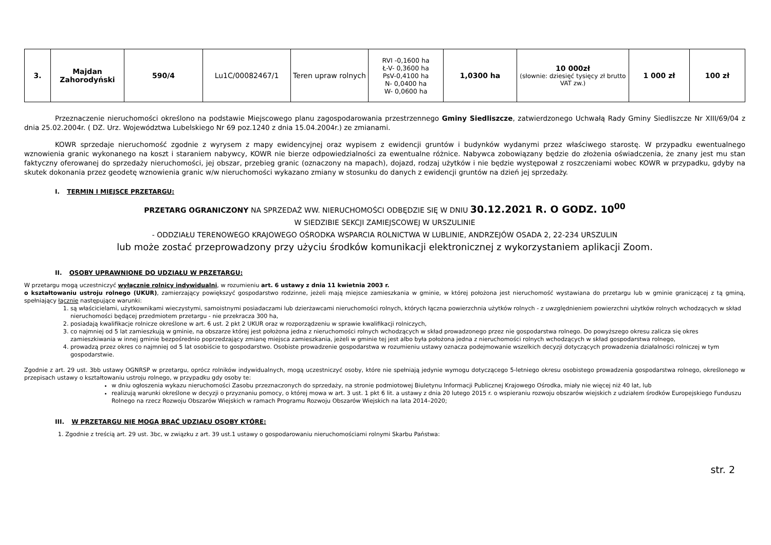| 3. | Majdan Zahorodyński | 590/4 | Lu1C/00082467/1 | Teren upraw rolnych | RVI -0,1600 ha Ł-V- 0,3600 ha PsV-0,4100 ha N- 0,0400 ha W- 0,0600 ha | 1,0300 ha | 10 000zł (słownie: dziesięć tysięcy zł brutto VAT zw.) | 1 000 zł | 100 zł |
Przeznaczenie nieruchomości określono na podstawie Miejscowego planu zagospodarowania przestrzennego Gminy Siedliszcze, zatwierdzonego Uchwałą Rady Gminy Siedliszcze Nr XIII/69/04 z dnia 25.02.2004r. ( DZ. Urz. Województwa Lubelskiego Nr 69 poz.1240 z dnia 15.04.2004r.) ze zmianami.
KOWR sprzedaje nieruchomość zgodnie z wyrysem z mapy ewidencyjnej oraz wypisem z ewidencji gruntów i budynków wydanymi przez właściwego starostę. W przypadku ewentualnego wznowienia granic wykonanego na koszt i staraniem nabywcy, KOWR nie bierze odpowiedzialności za ewentualne różnice. Nabywca zobowiązany będzie do złożenia oświadczenia, że znany jest mu stan faktyczny oferowanej do sprzedaży nieruchomości, jej obszar, przebieg granic (oznaczony na mapach), dojazd, rodzaj użytków i nie będzie występował z roszczeniami wobec KOWR w przypadku, gdyby na skutek dokonania przez geodetę wznowienia granic w/w nieruchomości wykazano zmiany w stosunku do danych z ewidencji gruntów na dzień jej sprzedaży.
I. TERMIN I MIEJSCE PRZETARGU:
PRZETARG OGRANICZONY NA SPRZEDAŻ WW. NIERUCHOMOŚCI ODBĘDZIE SIĘ W DNIU 30.12.2021 R. O GODZ. 10<sup>00</sup>
W SIEDZIBIE SEKCJI ZAMIEJSCOWEJ W URSZULINIE
- ODDZIAŁU TERENOWEGO KRAJOWEGO OŚRODKA WSPARCIA ROLNICTWA W LUBLINIE, ANDRZEJÓW OSADA 2, 22-234 URSZULIN
lub może zostać przeprowadzony przy użyciu środków komunikacji elektronicznej z wykorzystaniem aplikacji Zoom.
II. OSOBY UPRAWNIONE DO UDZIAŁU W PRZETARGU:
W przetargu mogą uczestniczyć wyłącznie rolnicy indywidualni, w rozumieniu art. 6 ustawy z dnia 11 kwietnia 2003 r.
o kształtowaniu ustroju rolnego (UKUR), zamierzający powiększyć gospodarstwo rodzinne, jeżeli mają miejsce zamieszkania w gminie, w której położona jest nieruchomość wystawiana do przetargu lub w gminie graniczącej z tą gminą, spełniający łącznie następujące warunki:
1. są właścicielami, użytkownikami wieczystymi, samoistnymi posiadaczami lub dzierżawcami nieruchomości rolnych, których łączna powierzchnia użytków rolnych - z uwzględnieniem powierzchni użytków rolnych wchodzących w skład nieruchomości będącej przedmiotem przetargu - nie przekracza 300 ha,
2. posiadają kwalifikacje rolnicze określone w art. 6 ust. 2 pkt 2 UKUR oraz w rozporządzeniu w sprawie kwalifikacji rolniczych,
3. co najmniej od 5 lat zamieszkują w gminie, na obszarze której jest położona jedna z nieruchomości rolnych wchodzących w skład prowadzonego przez nie gospodarstwa rolnego. Do powyższego okresu zalicza się okres zamieszkiwania w innej gminie bezpośrednio poprzedzający zmianę miejsca zamieszkania, jeżeli w gminie tej jest albo była położona jedna z nieruchomości rolnych wchodzących w skład gospodarstwa rolnego,
4. prowadzą przez okres co najmniej od 5 lat osobiście to gospodarstwo. Osobiste prowadzenie gospodarstwa w rozumieniu ustawy oznacza podejmowanie wszelkich decyzji dotyczących prowadzenia działalności rolniczej w tym gospodarstwie.
Zgodnie z art. 29 ust. 3bb ustawy OGNRSP w przetargu, oprócz rolników indywidualnych, mogą uczestniczyć osoby, które nie spełniają jedynie wymogu dotyczącego 5-letniego okresu osobistego prowadzenia gospodarstwa rolnego, określonego w przepisach ustawy o kształtowaniu ustroju rolnego, w przypadku gdy osoby te:
w dniu ogłoszenia wykazu nieruchomości Zasobu przeznaczonych do sprzedaży, na stronie podmiotowej Biuletynu Informacji Publicznej Krajowego Ośrodka, miały nie więcej niż 40 lat, lub
realizują warunki określone w decyzji o przyznaniu pomocy, o której mowa w art. 3 ust. 1 pkt 6 lit. a ustawy z dnia 20 lutego 2015 r. o wspieraniu rozwoju obszarów wiejskich z udziałem środków Europejskiego Funduszu Rolnego na rzecz Rozwoju Obszarów Wiejskich w ramach Programu Rozwoju Obszarów Wiejskich na lata 2014–2020;
III. W PRZETARGU NIE MOGĄ BRAĆ UDZIAŁU OSOBY KTÓRE:
1. Zgodnie z treścią art. 29 ust. 3bc, w związku z art. 39 ust.1 ustawy o gospodarowaniu nieruchomościami rolnymi Skarbu Państwa:
str. 2